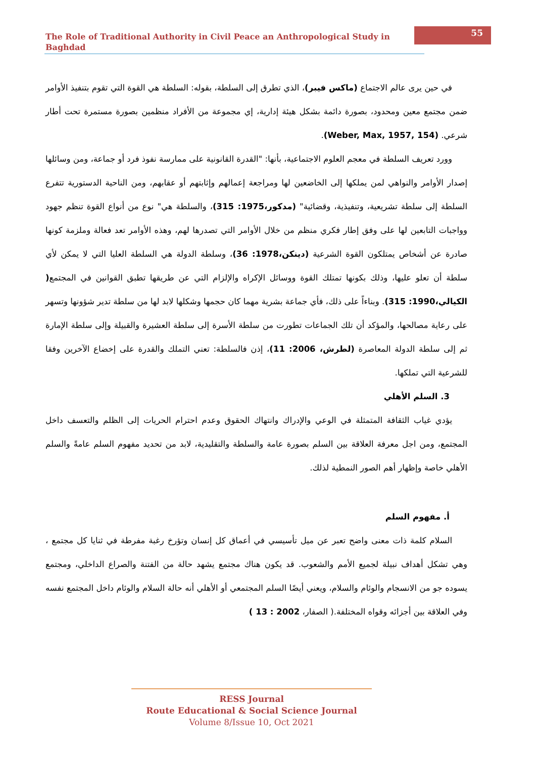The Role of Traditional Authority in Civil Peace an Anthropological Study in Baghdad
55
في حين يرى عالم الاجتماع (ماكس فيبر)، الذي تطرق إلى السلطة، بقوله: السلطة هي القوة التي تقوم بتنفيذ الأوامر ضمن مجتمع معين ومحدود، بصورة دائمة بشكل هيئة إدارية، إي مجموعة من الأفراد منظمين بصورة مستمرة تحت أطار شرعي. (Weber, Max, 1957, 154).
وورد تعريف السلطة في معجم العلوم الاجتماعية، بأنها: "القدرة القانونية على ممارسة نفوذ فرد أو جماعة، ومن وسائلها إصدار الأوامر والنواهي لمن يملكها إلى الخاضعين لها ومراجعة إعمالهم وإثابتهم أو عقابهم، ومن الناحية الدستورية تتفرع السلطة إلى سلطة تشريعية، وتنفيذية، وقضائية" (مدكور،1975: 315)، والسلطة هي" نوع من أنواع القوة تنظم جهود وواجبات التابعين لها على وفق إطار فكري منظم من خلال الأوامر التي تصدرها لهم، وهذه الأوامر تعد فعالة وملزمة كونها صادرة عن أشخاص يمتلكون القوة الشرعية (دينكن،1978: 36)، وسلطة الدولة هي السلطة العليا التي لا يمكن لأي سلطة أن تعلو عليها، وذلك بكونها تمتلك القوة ووسائل الإكراه والإلزام التي عن طريقها تطبق القوانين في المجتمع( الكيالي،1990: 315). وبناءاً على ذلك، فأي جماعة بشرية مهما كان حجمها وشكلها لابد لها من سلطة تدير شؤونها وتسهر على رعاية مصالحها، والمؤكد أن تلك الجماعات تطورت من سلطة الأسرة إلى سلطة العشيرة والقبيلة وإلى سلطة الإمارة ثم إلى سلطة الدولة المعاصرة (لطرش، 2006: 11)، إذن فالسلطة: تعني التملك والقدرة على إخضاع الآخرين وفقا للشرعية التي تملكها.
3. السلم الأهلي
يؤدي غياب الثقافة المتمثلة في الوعي والإدراك وانتهاك الحقوق وعدم احترام الحريات إلى الظلم والتعسف داخل المجتمع، ومن اجل معرفة العلاقة بين السلم بصورة عامة والسلطة والتقليدية، لابد من تحديد مفهوم السلم عامةً والسلم الأهلي خاصة وإظهار أهم الصور النمطية لذلك.
أ. مفهوم السلم
السلام كلمة ذات معنى واضح تعبر عن ميل تأسيسي في أعماق كل إنسان وتؤرخ رغبة مفرطة في ثنايا كل مجتمع ، وهي تشكل أهداف نبيلة لجميع الأمم والشعوب. قد يكون هناك مجتمع يشهد حالة من الفتنة والصراع الداخلي، ومجتمع يسوده جو من الانسجام والوئام والسلام، ويعني أيضًا السلم المجتمعي أو الأهلي أنه حالة السلام والوئام داخل المجتمع نفسه وفي العلاقة بين أجزائه وقواه المختلفة.( الصفار، 2002 : 13 )
RESS Journal
Route Educational & Social Science Journal
Volume 8/Issue 10, Oct 2021